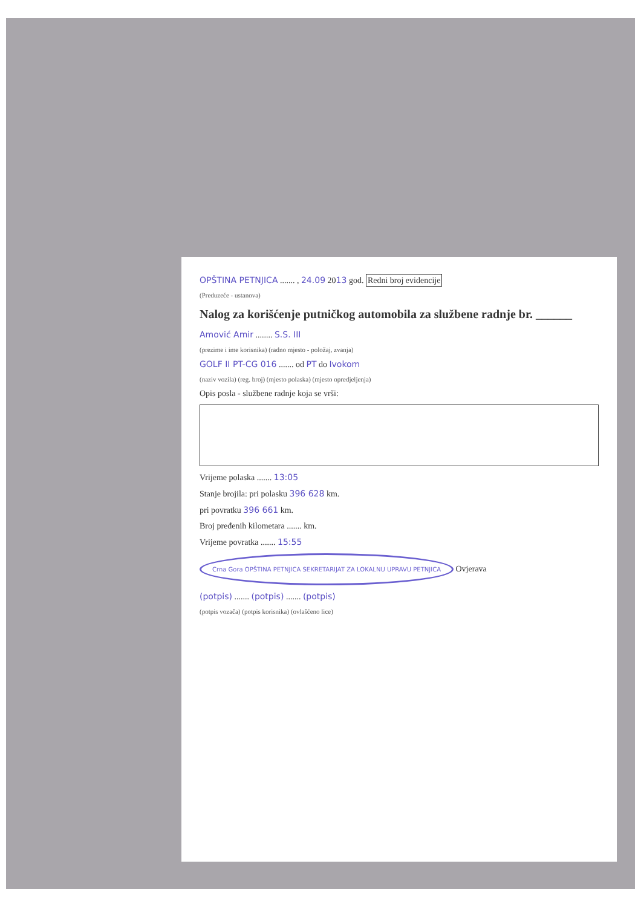OPŠTINA PETNJICA ....... , 24.09 2013 god. Redni broj evidencije
(Preduzeće - ustanova)
Nalog za korišćenje putničkog automobila za službene radnje br. ______
Amović Amir ........ S.S. III
(prezime i ime korisnika) (radno mjesto - položaj, zvanja)
GOLF II PT-CG 016 ....... od PT do Ivokom
(naziv vozila) (reg. broj) (mjesto polaska) (mjesto opredjeljenja)
Opis posla - službene radnje koja se vrši:
Vrijeme polaska ....... 13:05
Stanje brojila: pri polasku 396 628 km.
pri povratku 396 661 km.
Broj pređenih kilometara ....... km.
Vrijeme povratka ....... 15:55
Crna Gora OPŠTINA PETNJICA SEKRETARIJAT ZA LOKALNU UPRAVU PETNJICA Ovjerava
(potpis) ....... (potpis) ....... (potpis)
(potpis vozača) (potpis korisnika) (ovlašćeno lice)